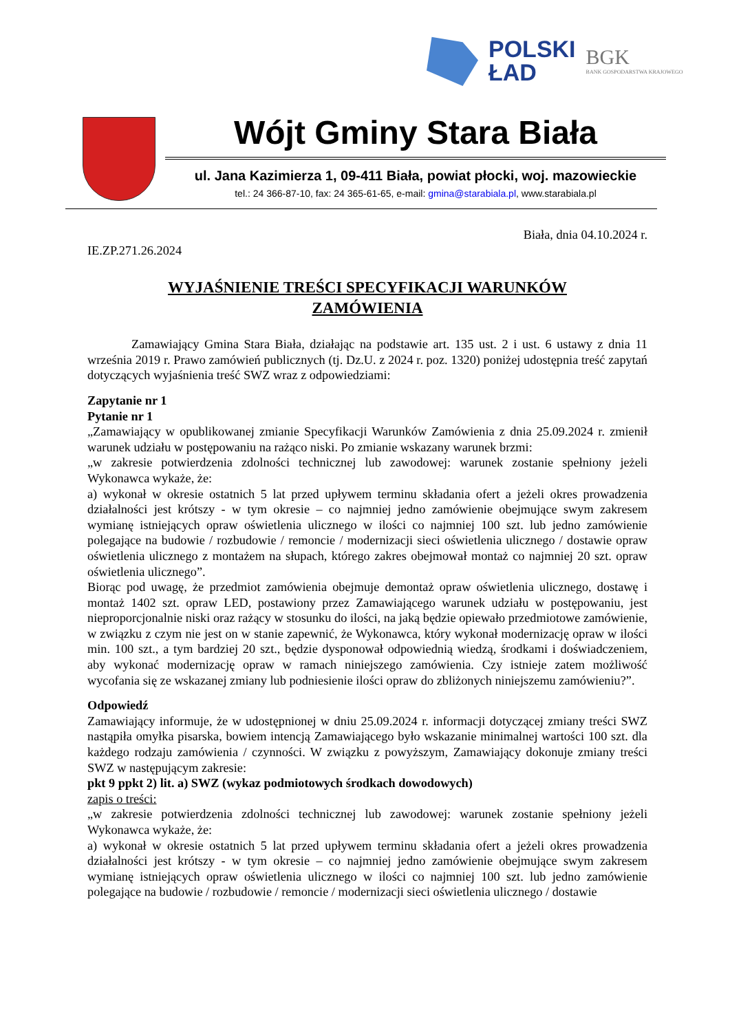POLSKI
ŁAD
BGK
BANK GOSPODARSTWA KRAJOWEGO
Wójt Gminy Stara Biała
ul. Jana Kazimierza 1, 09-411 Biała, powiat płocki, woj. mazowieckie
tel.: 24 366-87-10, fax: 24 365-61-65, e-mail: gmina@starabiala.pl, www.starabiala.pl
Biała, dnia 04.10.2024 r.
IE.ZP.271.26.2024
WYJAŚNIENIE TREŚCI SPECYFIKACJI WARUNKÓW
ZAMÓWIENIA
Zamawiający Gmina Stara Biała, działając na podstawie art. 135 ust. 2 i ust. 6 ustawy z dnia 11 września 2019 r. Prawo zamówień publicznych (tj. Dz.U. z 2024 r. poz. 1320) poniżej udostępnia treść zapytań dotyczących wyjaśnienia treść SWZ wraz z odpowiedziami:
Zapytanie nr 1
Pytanie nr 1
„Zamawiający w opublikowanej zmianie Specyfikacji Warunków Zamówienia z dnia 25.09.2024 r. zmienił warunek udziału w postępowaniu na rażąco niski. Po zmianie wskazany warunek brzmi:
„w zakresie potwierdzenia zdolności technicznej lub zawodowej: warunek zostanie spełniony jeżeli Wykonawca wykaże, że:
a) wykonał w okresie ostatnich 5 lat przed upływem terminu składania ofert a jeżeli okres prowadzenia działalności jest krótszy - w tym okresie – co najmniej jedno zamówienie obejmujące swym zakresem wymianę istniejących opraw oświetlenia ulicznego w ilości co najmniej 100 szt. lub jedno zamówienie polegające na budowie / rozbudowie / remoncie / modernizacji sieci oświetlenia ulicznego / dostawie opraw oświetlenia ulicznego z montażem na słupach, którego zakres obejmował montaż co najmniej 20 szt. opraw oświetlenia ulicznego”.
Biorąc pod uwagę, że przedmiot zamówienia obejmuje demontaż opraw oświetlenia ulicznego, dostawę i montaż 1402 szt. opraw LED, postawiony przez Zamawiającego warunek udziału w postępowaniu, jest nieproporcjonalnie niski oraz rażący w stosunku do ilości, na jaką będzie opiewało przedmiotowe zamówienie, w związku z czym nie jest on w stanie zapewnić, że Wykonawca, który wykonał modernizację opraw w ilości min. 100 szt., a tym bardziej 20 szt., będzie dysponował odpowiednią wiedzą, środkami i doświadczeniem, aby wykonać modernizację opraw w ramach niniejszego zamówienia. Czy istnieje zatem możliwość wycofania się ze wskazanej zmiany lub podniesienie ilości opraw do zbliżonych niniejszemu zamówieniu?”.
Odpowiedź
Zamawiający informuje, że w udostępnionej w dniu 25.09.2024 r. informacji dotyczącej zmiany treści SWZ nastąpiła omyłka pisarska, bowiem intencją Zamawiającego było wskazanie minimalnej wartości 100 szt. dla każdego rodzaju zamówienia / czynności. W związku z powyższym, Zamawiający dokonuje zmiany treści SWZ w następującym zakresie:
pkt 9 ppkt 2) lit. a) SWZ (wykaz podmiotowych środkach dowodowych)
zapis o treści:
„w zakresie potwierdzenia zdolności technicznej lub zawodowej: warunek zostanie spełniony jeżeli Wykonawca wykaże, że:
a) wykonał w okresie ostatnich 5 lat przed upływem terminu składania ofert a jeżeli okres prowadzenia działalności jest krótszy - w tym okresie – co najmniej jedno zamówienie obejmujące swym zakresem wymianę istniejących opraw oświetlenia ulicznego w ilości co najmniej 100 szt. lub jedno zamówienie polegające na budowie / rozbudowie / remoncie / modernizacji sieci oświetlenia ulicznego / dostawie